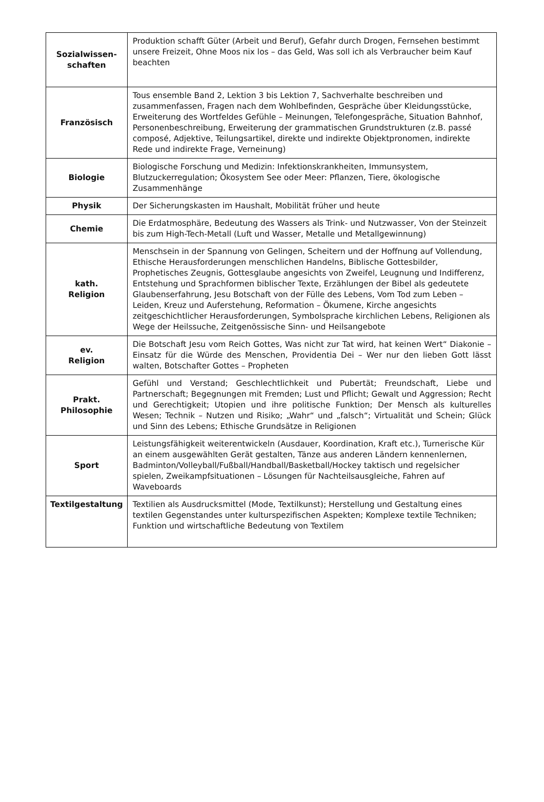| Sozialwissen- schaften | Produktion schafft Güter (Arbeit und Beruf), Gefahr durch Drogen, Fernsehen bestimmt unsere Freizeit, Ohne Moos nix los – das Geld, Was soll ich als Verbraucher beim Kauf beachten |
| Französisch | Tous ensemble Band 2, Lektion 3 bis Lektion 7, Sachverhalte beschreiben und zusammenfassen, Fragen nach dem Wohlbefinden, Gespräche über Kleidungsstücke, Erweiterung des Wortfeldes Gefühle – Meinungen, Telefongespräche, Situation Bahnhof, Personenbeschreibung, Erweiterung der grammatischen Grundstrukturen (z.B. passé composé, Adjektive, Teilungsartikel, direkte und indirekte Objektpronomen, indirekte Rede und indirekte Frage, Verneinung) |
| Biologie | Biologische Forschung und Medizin: Infektionskrankheiten, Immunsystem, Blutzuckerregulation; Ökosystem See oder Meer: Pflanzen, Tiere, ökologische Zusammenhänge |
| Physik | Der Sicherungskasten im Haushalt, Mobilität früher und heute |
| Chemie | Die Erdatmosphäre, Bedeutung des Wassers als Trink- und Nutzwasser, Von der Steinzeit bis zum High-Tech-Metall (Luft und Wasser, Metalle und Metallgewinnung) |
| kath. Religion | Menschsein in der Spannung von Gelingen, Scheitern und der Hoffnung auf Vollendung, Ethische Herausforderungen menschlichen Handelns, Biblische Gottesbilder, Prophetisches Zeugnis, Gottesglaube angesichts von Zweifel, Leugnung und Indifferenz, Entstehung und Sprachformen biblischer Texte, Erzählungen der Bibel als gedeutete Glaubenserfahrung, Jesu Botschaft von der Fülle des Lebens, Vom Tod zum Leben – Leiden, Kreuz und Auferstehung, Reformation – Ökumene, Kirche angesichts zeitgeschichtlicher Herausforderungen, Symbolsprache kirchlichen Lebens, Religionen als Wege der Heilssuche, Zeitgenössische Sinn- und Heilsangebote |
| ev. Religion | Die Botschaft Jesu vom Reich Gottes, Was nicht zur Tat wird, hat keinen Wert“ Diakonie – Einsatz für die Würde des Menschen, Providentia Dei – Wer nur den lieben Gott lässt walten, Botschafter Gottes – Propheten |
| Prakt. Philosophie | Gefühl und Verstand; Geschlechtlichkeit und Pubertät; Freundschaft, Liebe und Partnerschaft; Begegnungen mit Fremden; Lust und Pflicht; Gewalt und Aggression; Recht und Gerechtigkeit; Utopien und ihre politische Funktion; Der Mensch als kulturelles Wesen; Technik – Nutzen und Risiko; „Wahr“ und „falsch“; Virtualität und Schein; Glück und Sinn des Lebens; Ethische Grundsätze in Religionen |
| Sport | Leistungsfähigkeit weiterentwickeln (Ausdauer, Koordination, Kraft etc.), Turnerische Kür an einem ausgewählten Gerät gestalten, Tänze aus anderen Ländern kennenlernen, Badminton/Volleyball/Fußball/Handball/Basketball/Hockey taktisch und regelsicher spielen, Zweikampfsituationen – Lösungen für Nachteilsausgleiche, Fahren auf Waveboards |
| Textilgestaltung | Textilien als Ausdrucksmittel (Mode, Textilkunst); Herstellung und Gestaltung eines textilen Gegenstandes unter kulturspezifischen Aspekten; Komplexe textile Techniken; Funktion und wirtschaftliche Bedeutung von Textilem |